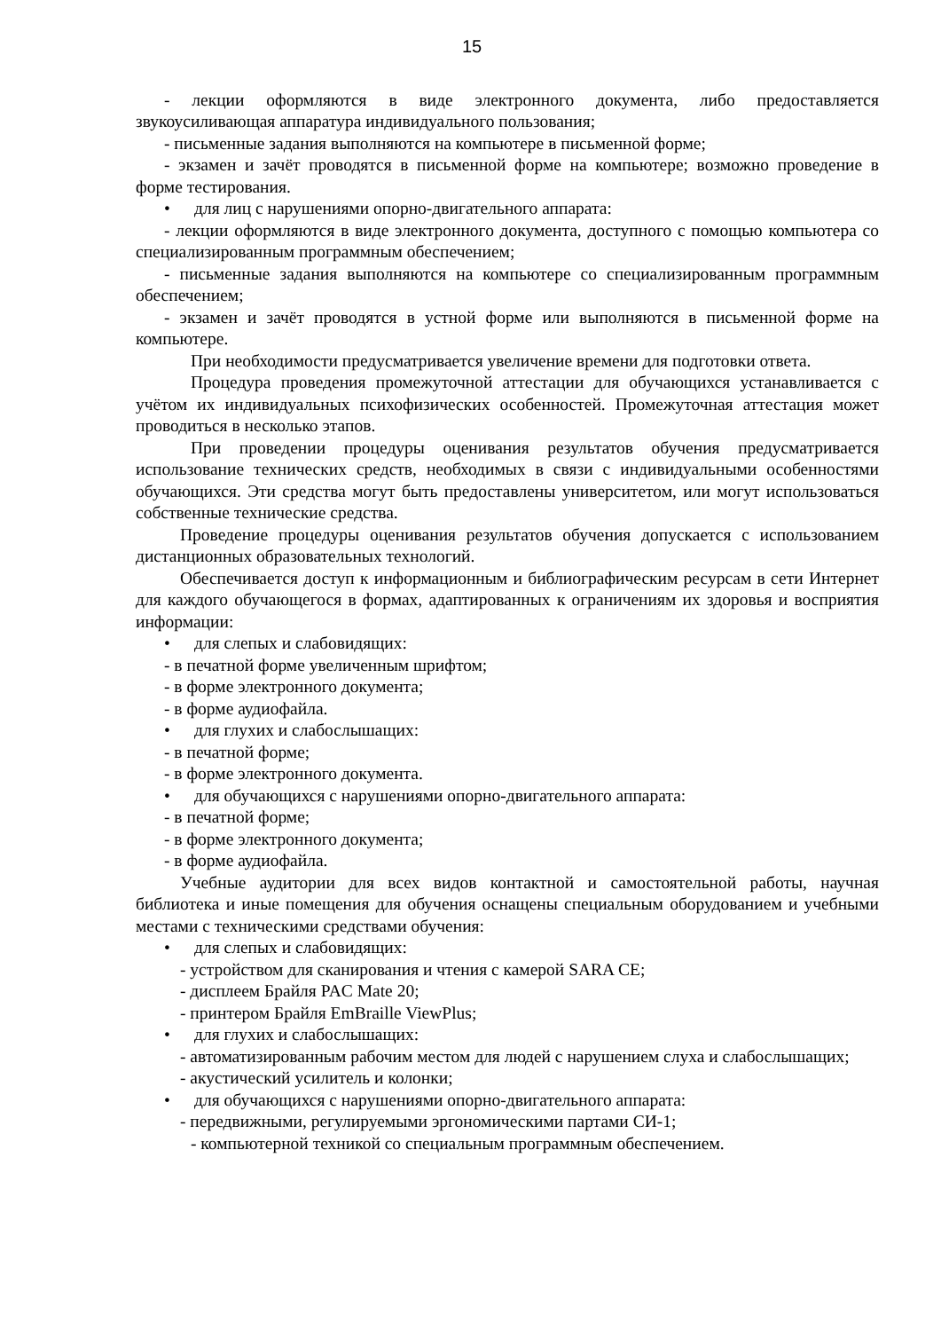15
- лекции оформляются в виде электронного документа, либо предоставляется звукоусиливающая аппаратура индивидуального пользования;
- письменные задания выполняются на компьютере в письменной форме;
- экзамен и зачёт проводятся в письменной форме на компьютере; возможно проведение в форме тестирования.
• для лиц с нарушениями опорно-двигательного аппарата:
- лекции оформляются в виде электронного документа, доступного с помощью компьютера со специализированным программным обеспечением;
- письменные задания выполняются на компьютере со специализированным программным обеспечением;
- экзамен и зачёт проводятся в устной форме или выполняются в письменной форме на компьютере.
При необходимости предусматривается увеличение времени для подготовки ответа.
Процедура проведения промежуточной аттестации для обучающихся устанавливается с учётом их индивидуальных психофизических особенностей. Промежуточная аттестация может проводиться в несколько этапов.
При проведении процедуры оценивания результатов обучения предусматривается использование технических средств, необходимых в связи с индивидуальными особенностями обучающихся. Эти средства могут быть предоставлены университетом, или могут использоваться собственные технические средства.
Проведение процедуры оценивания результатов обучения допускается с использованием дистанционных образовательных технологий.
Обеспечивается доступ к информационным и библиографическим ресурсам в сети Интернет для каждого обучающегося в формах, адаптированных к ограничениям их здоровья и восприятия информации:
• для слепых и слабовидящих:
- в печатной форме увеличенным шрифтом;
- в форме электронного документа;
- в форме аудиофайла.
• для глухих и слабослышащих:
- в печатной форме;
- в форме электронного документа.
• для обучающихся с нарушениями опорно-двигательного аппарата:
- в печатной форме;
- в форме электронного документа;
- в форме аудиофайла.
Учебные аудитории для всех видов контактной и самостоятельной работы, научная библиотека и иные помещения для обучения оснащены специальным оборудованием и учебными местами с техническими средствами обучения:
• для слепых и слабовидящих:
- устройством для сканирования и чтения с камерой SARA CE;
- дисплеем Брайля PAC Mate 20;
- принтером Брайля EmBraille ViewPlus;
• для глухих и слабослышащих:
- автоматизированным рабочим местом для людей с нарушением слуха и слабослышащих;
- акустический усилитель и колонки;
• для обучающихся с нарушениями опорно-двигательного аппарата:
- передвижными, регулируемыми эргономическими партами СИ-1;
- компьютерной техникой со специальным программным обеспечением.